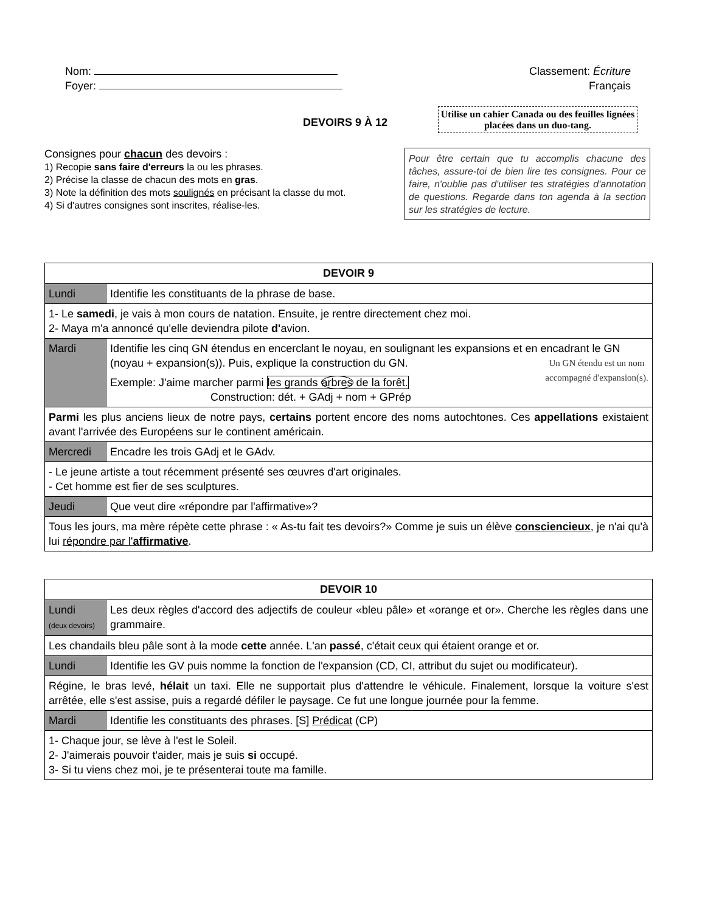Nom:
Foyer:
Classement: Écriture
Français
DEVOIRS 9 À 12
Utilise un cahier Canada ou des feuilles lignées placées dans un duo-tang.
Consignes pour chacun des devoirs :
1) Recopie sans faire d'erreurs la ou les phrases.
2) Précise la classe de chacun des mots en gras.
3) Note la définition des mots soulignés en précisant la classe du mot.
4) Si d'autres consignes sont inscrites, réalise-les.
Pour être certain que tu accomplis chacune des tâches, assure-toi de bien lire tes consignes. Pour ce faire, n'oublie pas d'utiliser tes stratégies d'annotation de questions. Regarde dans ton agenda à la section sur les stratégies de lecture.
| DEVOIR 9 | |
| --- | --- |
| Lundi | Identifie les constituants de la phrase de base. |
| 1- Le samedi , je vais à mon cours de natation. Ensuite, je rentre directement chez moi. 2- Maya m'a annoncé qu'elle deviendra pilote d' avion. | |
| Mardi | Identifie les cinq GN étendus en encerclant le noyau, en soulignant les expansions et en encadrant le GN (noyau + expansion(s)). Puis, explique la construction du GN. Un GN étendu est un nom accompagné d'expansion(s). Exemple: J'aime marcher parmi les grands arbres de la forêt. Construction: dét. + GAdj + nom + GPrép |
| Parmi les plus anciens lieux de notre pays, certains portent encore des noms autochtones. Ces appellations existaient avant l'arrivée des Européens sur le continent américain. | |
| Mercredi | Encadre les trois GAdj et le GAdv. |
| - Le jeune artiste a tout récemment présenté ses œuvres d'art originales. - Cet homme est fier de ses sculptures. | |
| Jeudi | Que veut dire «répondre par l'affirmative»? |
| Tous les jours, ma mère répète cette phrase : « As-tu fait tes devoirs?» Comme je suis un élève consciencieux , je n'ai qu'à lui répondre par l' affirmative . | |
| DEVOIR 10 | |
| --- | --- |
| Lundi (deux devoirs) | Les deux règles d'accord des adjectifs de couleur «bleu pâle» et «orange et or». Cherche les règles dans une grammaire. |
| Les chandails bleu pâle sont à la mode cette année. L'an passé , c'était ceux qui étaient orange et or. | |
| Lundi | Identifie les GV puis nomme la fonction de l'expansion (CD, CI, attribut du sujet ou modificateur). |
| Régine, le bras levé, hélait un taxi. Elle ne supportait plus d'attendre le véhicule. Finalement, lorsque la voiture s'est arrêtée, elle s'est assise, puis a regardé défiler le paysage. Ce fut une longue journée pour la femme. | |
| Mardi | Identifie les constituants des phrases. [S] Prédicat (CP) |
| 1- Chaque jour, se lève à l'est le Soleil. 2- J'aimerais pouvoir t'aider, mais je suis si occupé. 3- Si tu viens chez moi, je te présenterai toute ma famille. | |